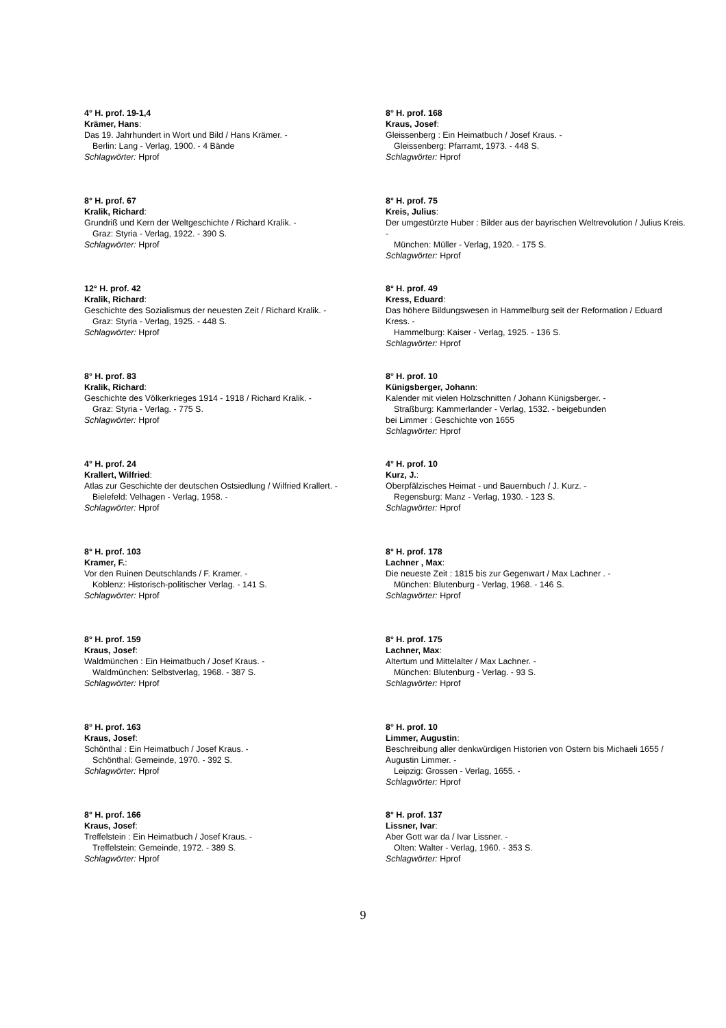4° H. prof. 19-1,4
Krämer, Hans:
Das 19. Jahrhundert in Wort und Bild / Hans Krämer. -
Berlin: Lang - Verlag, 1900. - 4 Bände
Schlagwörter: Hprof
8° H. prof. 67
Kralik, Richard:
Grundriß und Kern der Weltgeschichte / Richard Kralik. -
Graz: Styria - Verlag, 1922. - 390 S.
Schlagwörter: Hprof
12° H. prof. 42
Kralik, Richard:
Geschichte des Sozialismus der neuesten Zeit / Richard Kralik. -
Graz: Styria - Verlag, 1925. - 448 S.
Schlagwörter: Hprof
8° H. prof. 83
Kralik, Richard:
Geschichte des Völkerkrieges 1914 - 1918 / Richard Kralik. -
Graz: Styria - Verlag. - 775 S.
Schlagwörter: Hprof
4° H. prof. 24
Krallert, Wilfried:
Atlas zur Geschichte der deutschen Ostsiedlung / Wilfried Krallert. -
Bielefeld: Velhagen - Verlag, 1958. -
Schlagwörter: Hprof
8° H. prof. 103
Kramer, F.:
Vor den Ruinen Deutschlands / F. Kramer. -
Koblenz: Historisch-politischer Verlag. - 141 S.
Schlagwörter: Hprof
8° H. prof. 159
Kraus, Josef:
Waldmünchen : Ein Heimatbuch / Josef Kraus. -
Waldmünchen: Selbstverlag, 1968. - 387 S.
Schlagwörter: Hprof
8° H. prof. 163
Kraus, Josef:
Schönthal : Ein Heimatbuch / Josef Kraus. -
Schönthal: Gemeinde, 1970. - 392 S.
Schlagwörter: Hprof
8° H. prof. 166
Kraus, Josef:
Treffelstein : Ein Heimatbuch / Josef Kraus. -
Treffelstein: Gemeinde, 1972. - 389 S.
Schlagwörter: Hprof
8° H. prof. 168
Kraus, Josef:
Gleissenberg : Ein Heimatbuch / Josef Kraus. -
Gleissenberg: Pfarramt, 1973. - 448 S.
Schlagwörter: Hprof
8° H. prof. 75
Kreis, Julius:
Der umgestürzte Huber : Bilder aus der bayrischen Weltrevolution / Julius Kreis. -
München: Müller - Verlag, 1920. - 175 S.
Schlagwörter: Hprof
8° H. prof. 49
Kress, Eduard:
Das höhere Bildungswesen in Hammelburg seit der Reformation / Eduard Kress. -
Hammelburg: Kaiser - Verlag, 1925. - 136 S.
Schlagwörter: Hprof
8° H. prof. 10
Künigsberger, Johann:
Kalender mit vielen Holzschnitten / Johann Künigsberger. -
Straßburg: Kammerlander - Verlag, 1532. - beigebunden
bei Limmer : Geschichte von 1655
Schlagwörter: Hprof
4° H. prof. 10
Kurz, J.:
Oberpfälzisches Heimat - und Bauernbuch / J. Kurz. -
Regensburg: Manz - Verlag, 1930. - 123 S.
Schlagwörter: Hprof
8° H. prof. 178
Lachner , Max:
Die neueste Zeit : 1815 bis zur Gegenwart / Max Lachner . -
München: Blutenburg - Verlag, 1968. - 146 S.
Schlagwörter: Hprof
8° H. prof. 175
Lachner, Max:
Altertum und Mittelalter / Max Lachner. -
München: Blutenburg - Verlag. - 93 S.
Schlagwörter: Hprof
8° H. prof. 10
Limmer, Augustin:
Beschreibung aller denkwürdigen Historien von Ostern bis Michaeli 1655 / Augustin Limmer. -
Leipzig: Grossen - Verlag, 1655. -
Schlagwörter: Hprof
8° H. prof. 137
Lissner, Ivar:
Aber Gott war da / Ivar Lissner. -
Olten: Walter - Verlag, 1960. - 353 S.
Schlagwörter: Hprof
9